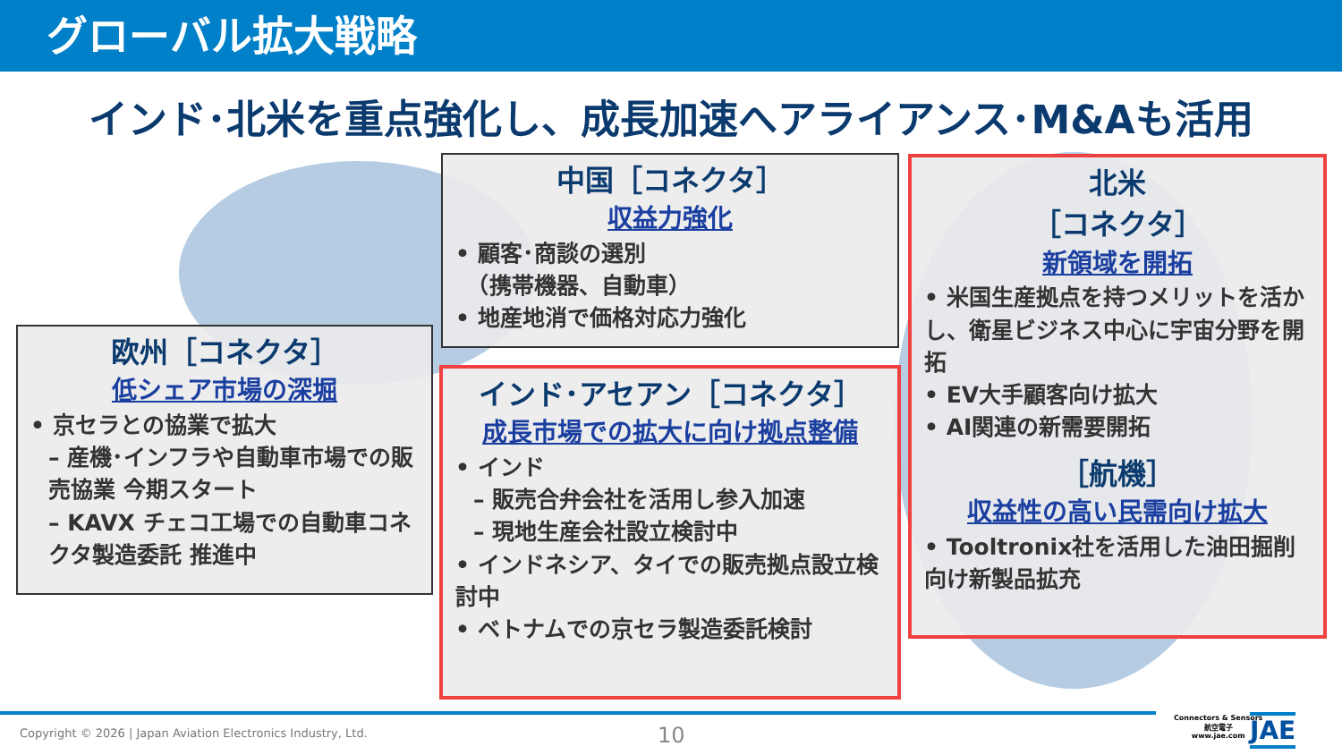グローバル拡大戦略
インド･北米を重点強化し、成長加速へアライアンス･M&Aも活用
中国［コネクタ］
収益力強化
• 顧客･商談の選別
　（携帯機器、自動車）
• 地産地消で価格対応力強化
欧州［コネクタ］
低シェア市場の深堀
• 京セラとの協業で拡大
– 産機･インフラや自動車市場での販売協業 今期スタート
– KAVX チェコ工場での自動車コネクタ製造委託 推進中
インド･アセアン［コネクタ］
成長市場での拡大に向け拠点整備
• インド
– 販売合弁会社を活用し参入加速
– 現地生産会社設立検討中
• インドネシア、タイでの販売拠点設立検討中
• ベトナムでの京セラ製造委託検討
北米
［コネクタ］
新領域を開拓
• 米国生産拠点を持つメリットを活かし、衛星ビジネス中心に宇宙分野を開拓
• EV大手顧客向け拡大
• AI関連の新需要開拓
［航機］
収益性の高い民需向け拡大
• Tooltronix社を活用した油田掘削向け新製品拡充
Copyright © 2026 | Japan Aviation Electronics Industry, Ltd.
10
Connectors & Sensors
航空電子
www.jae.com
JAE